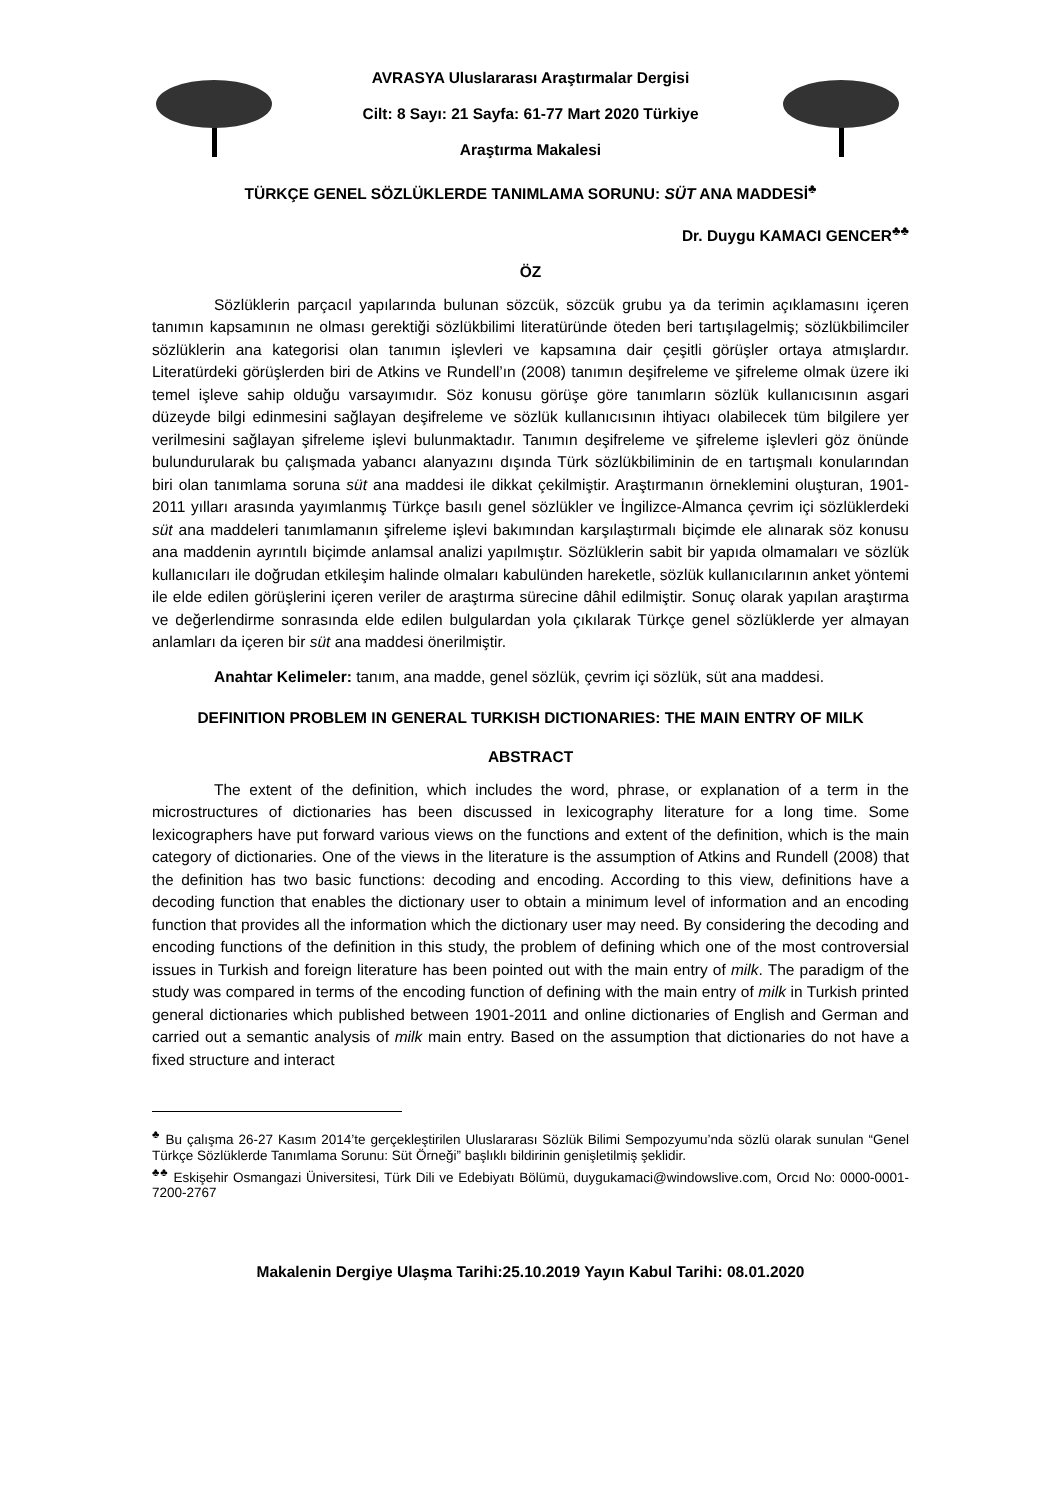AVRASYA Uluslararası Araştırmalar Dergisi
Cilt: 8 Sayı: 21 Sayfa: 61-77 Mart 2020 Türkiye
Araştırma Makalesi
TÜRKÇE GENEL SÖZLÜKLERDE TANIMLAMA SORUNU: SÜT ANA MADDESİ<sup>♣</sup>
Dr. Duygu KAMACI GENCER<sup>♣♣</sup>
ÖZ
Sözlüklerin parçacıl yapılarında bulunan sözcük, sözcük grubu ya da terimin açıklamasını içeren tanımın kapsamının ne olması gerektiği sözlükbilimi literatüründe öteden beri tartışılagelmiş; sözlükbilimciler sözlüklerin ana kategorisi olan tanımın işlevleri ve kapsamına dair çeşitli görüşler ortaya atmışlardır. Literatürdeki görüşlerden biri de Atkins ve Rundell’ın (2008) tanımın deşifreleme ve şifreleme olmak üzere iki temel işleve sahip olduğu varsayımıdır. Söz konusu görüşe göre tanımların sözlük kullanıcısının asgari düzeyde bilgi edinmesini sağlayan deşifreleme ve sözlük kullanıcısının ihtiyacı olabilecek tüm bilgilere yer verilmesini sağlayan şifreleme işlevi bulunmaktadır. Tanımın deşifreleme ve şifreleme işlevleri göz önünde bulundurularak bu çalışmada yabancı alanyazını dışında Türk sözlükbiliminin de en tartışmalı konularından biri olan tanımlama soruna süt ana maddesi ile dikkat çekilmiştir. Araştırmanın örneklemini oluşturan, 1901-2011 yılları arasında yayımlanmış Türkçe basılı genel sözlükler ve İngilizce-Almanca çevrim içi sözlüklerdeki süt ana maddeleri tanımlamanın şifreleme işlevi bakımından karşılaştırmalı biçimde ele alınarak söz konusu ana maddenin ayrıntılı biçimde anlamsal analizi yapılmıştır. Sözlüklerin sabit bir yapıda olmamaları ve sözlük kullanıcıları ile doğrudan etkileşim halinde olmaları kabulünden hareketle, sözlük kullanıcılarının anket yöntemi ile elde edilen görüşlerini içeren veriler de araştırma sürecine dâhil edilmiştir. Sonuç olarak yapılan araştırma ve değerlendirme sonrasında elde edilen bulgulardan yola çıkılarak Türkçe genel sözlüklerde yer almayan anlamları da içeren bir süt ana maddesi önerilmiştir.
Anahtar Kelimeler: tanım, ana madde, genel sözlük, çevrim içi sözlük, süt ana maddesi.
DEFINITION PROBLEM IN GENERAL TURKISH DICTIONARIES: THE MAIN ENTRY OF MILK
ABSTRACT
The extent of the definition, which includes the word, phrase, or explanation of a term in the microstructures of dictionaries has been discussed in lexicography literature for a long time. Some lexicographers have put forward various views on the functions and extent of the definition, which is the main category of dictionaries. One of the views in the literature is the assumption of Atkins and Rundell (2008) that the definition has two basic functions: decoding and encoding. According to this view, definitions have a decoding function that enables the dictionary user to obtain a minimum level of information and an encoding function that provides all the information which the dictionary user may need. By considering the decoding and encoding functions of the definition in this study, the problem of defining which one of the most controversial issues in Turkish and foreign literature has been pointed out with the main entry of milk. The paradigm of the study was compared in terms of the encoding function of defining with the main entry of milk in Turkish printed general dictionaries which published between 1901-2011 and online dictionaries of English and German and carried out a semantic analysis of milk main entry. Based on the assumption that dictionaries do not have a fixed structure and interact
<sup>♣</sup> Bu çalışma 26-27 Kasım 2014’te gerçekleştirilen Uluslararası Sözlük Bilimi Sempozyumu’nda sözlü olarak sunulan “Genel Türkçe Sözlüklerde Tanımlama Sorunu: Süt Örneği” başlıklı bildirinin genişletilmiş şeklidir.
<sup>♣♣</sup> Eskişehir Osmangazi Üniversitesi, Türk Dili ve Edebiyatı Bölümü, duygukamaci@windowslive.com, Orcıd No: 0000-0001-7200-2767
Makalenin Dergiye Ulaşma Tarihi:25.10.2019 Yayın Kabul Tarihi: 08.01.2020